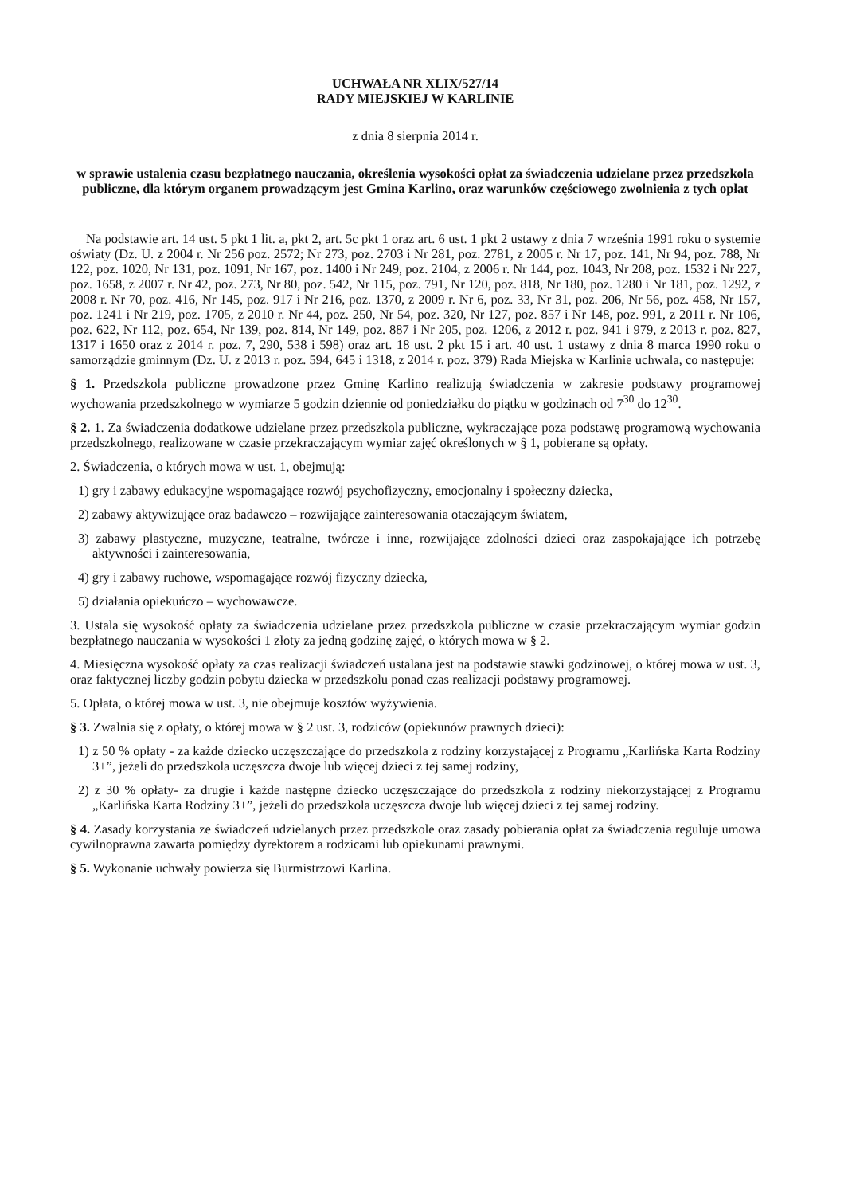UCHWAŁA NR XLIX/527/14
RADY MIEJSKIEJ W KARLINIE
z dnia 8 sierpnia 2014 r.
w sprawie ustalenia czasu bezpłatnego nauczania, określenia wysokości opłat za świadczenia udzielane przez przedszkola publiczne, dla którym organem prowadzącym jest Gmina Karlino, oraz warunków częściowego zwolnienia z tych opłat
Na podstawie art. 14 ust. 5 pkt 1 lit. a, pkt 2, art. 5c pkt 1 oraz art. 6 ust. 1 pkt 2 ustawy z dnia 7 września 1991 roku o systemie oświaty (Dz. U. z 2004 r. Nr 256 poz. 2572; Nr 273, poz. 2703 i Nr 281, poz. 2781, z 2005 r. Nr 17, poz. 141, Nr 94, poz. 788, Nr 122, poz. 1020, Nr 131, poz. 1091, Nr 167, poz. 1400 i Nr 249, poz. 2104, z 2006 r. Nr 144, poz. 1043, Nr 208, poz. 1532 i Nr 227, poz. 1658, z 2007 r. Nr 42, poz. 273, Nr 80, poz. 542, Nr 115, poz. 791, Nr 120, poz. 818, Nr 180, poz. 1280 i Nr 181, poz. 1292, z 2008 r. Nr 70, poz. 416, Nr 145, poz. 917 i Nr 216, poz. 1370, z 2009 r. Nr 6, poz. 33, Nr 31, poz. 206, Nr 56, poz. 458, Nr 157, poz. 1241 i Nr 219, poz. 1705, z 2010 r. Nr 44, poz. 250, Nr 54, poz. 320, Nr 127, poz. 857 i Nr 148, poz. 991, z 2011 r. Nr 106, poz. 622, Nr 112, poz. 654, Nr 139, poz. 814, Nr 149, poz. 887 i Nr 205, poz. 1206, z 2012 r. poz. 941 i 979, z 2013 r. poz. 827, 1317 i 1650 oraz z 2014 r. poz. 7, 290, 538 i 598) oraz art. 18 ust. 2 pkt 15 i art. 40 ust. 1 ustawy z dnia 8 marca 1990 roku o samorządzie gminnym (Dz. U. z 2013 r. poz. 594, 645 i 1318, z 2014 r. poz. 379) Rada Miejska w Karlinie uchwala, co następuje:
§ 1. Przedszkola publiczne prowadzone przez Gminę Karlino realizują świadczenia w zakresie podstawy programowej wychowania przedszkolnego w wymiarze 5 godzin dziennie od poniedziałku do piątku w godzinach od 7<sup>30</sup> do 12<sup>30</sup>.
§ 2. 1. Za świadczenia dodatkowe udzielane przez przedszkola publiczne, wykraczające poza podstawę programową wychowania przedszkolnego, realizowane w czasie przekraczającym wymiar zajęć określonych w § 1, pobierane są opłaty.
2. Świadczenia, o których mowa w ust. 1, obejmują:
1) gry i zabawy edukacyjne wspomagające rozwój psychofizyczny, emocjonalny i społeczny dziecka,
2) zabawy aktywizujące oraz badawczo – rozwijające zainteresowania otaczającym światem,
3) zabawy plastyczne, muzyczne, teatralne, twórcze i inne, rozwijające zdolności dzieci oraz zaspokajające ich potrzebę aktywności i zainteresowania,
4) gry i zabawy ruchowe, wspomagające rozwój fizyczny dziecka,
5) działania opiekuńczo – wychowawcze.
3. Ustala się wysokość opłaty za świadczenia udzielane przez przedszkola publiczne w czasie przekraczającym wymiar godzin bezpłatnego nauczania w wysokości 1 złoty za jedną godzinę zajęć, o których mowa w § 2.
4. Miesięczna wysokość opłaty za czas realizacji świadczeń ustalana jest na podstawie stawki godzinowej, o której mowa w ust. 3, oraz faktycznej liczby godzin pobytu dziecka w przedszkolu ponad czas realizacji podstawy programowej.
5. Opłata, o której mowa w ust. 3, nie obejmuje kosztów wyżywienia.
§ 3. Zwalnia się z opłaty, o której mowa w § 2 ust. 3, rodziców (opiekunów prawnych dzieci):
1) z 50 % opłaty - za każde dziecko uczęszczające do przedszkola z rodziny korzystającej z Programu „Karlińska Karta Rodziny 3+”, jeżeli do przedszkola uczęszcza dwoje lub więcej dzieci z tej samej rodziny,
2) z 30 % opłaty- za drugie i każde następne dziecko uczęszczające do przedszkola z rodziny niekorzystającej z Programu „Karlińska Karta Rodziny 3+”, jeżeli do przedszkola uczęszcza dwoje lub więcej dzieci z tej samej rodziny.
§ 4. Zasady korzystania ze świadczeń udzielanych przez przedszkole oraz zasady pobierania opłat za świadczenia reguluje umowa cywilnoprawna zawarta pomiędzy dyrektorem a rodzicami lub opiekunami prawnymi.
§ 5. Wykonanie uchwały powierza się Burmistrzowi Karlina.